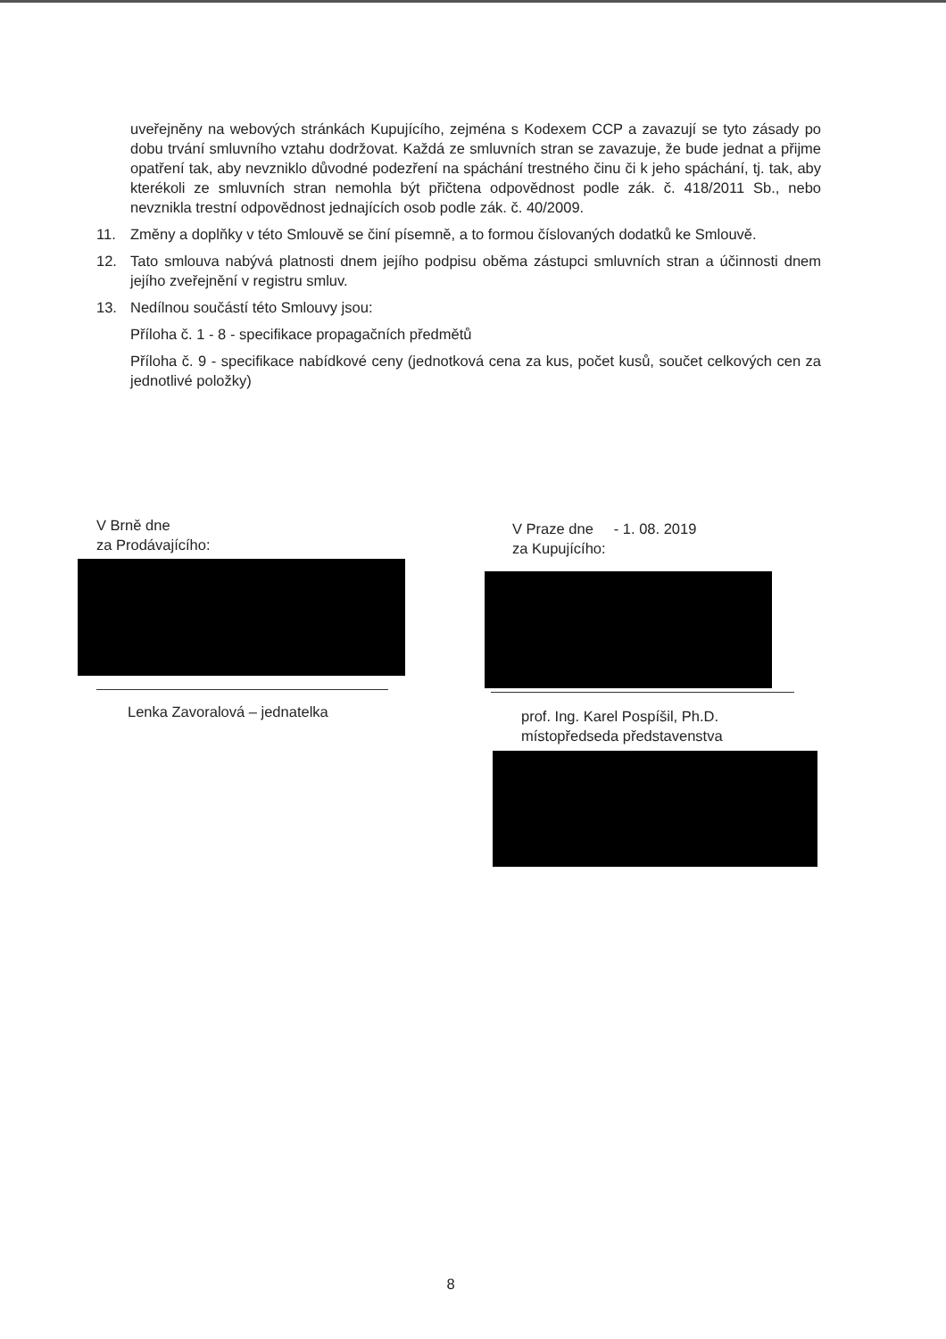uveřejněny na webových stránkách Kupujícího, zejména s Kodexem CCP a zavazují se tyto zásady po dobu trvání smluvního vztahu dodržovat. Každá ze smluvních stran se zavazuje, že bude jednat a přijme opatření tak, aby nevzniklo důvodné podezření na spáchání trestného činu či k jeho spáchání, tj. tak, aby kterékoli ze smluvních stran nemohla být přičtena odpovědnost podle zák. č. 418/2011 Sb., nebo nevznikla trestní odpovědnost jednajících osob podle zák. č. 40/2009.
11. Změny a doplňky v této Smlouvě se činí písemně, a to formou číslovaných dodatků ke Smlouvě.
12. Tato smlouva nabývá platnosti dnem jejího podpisu oběma zástupci smluvních stran a účinnosti dnem jejího zveřejnění v registru smluv.
13. Nedílnou součástí této Smlouvy jsou:
Příloha č. 1 - 8 - specifikace propagačních předmětů
Příloha č. 9 - specifikace nabídkové ceny (jednotková cena za kus, počet kusů, součet celkových cen za jednotlivé položky)
V Brně dne
za Prodávajícího:
V Praze dne - 1. 08. 2019
za Kupujícího:
Lenka Zavoralová – jednatelka
prof. Ing. Karel Pospíšil, Ph.D.
místopředseda představenstva
8